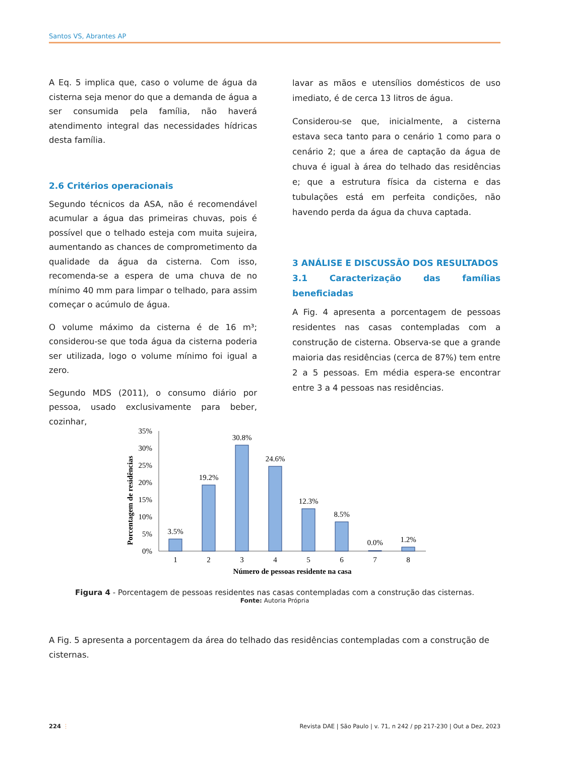Santos VS, Abrantes AP
A Eq. 5 implica que, caso o volume de água da cisterna seja menor do que a demanda de água a ser consumida pela família, não haverá atendimento integral das necessidades hídricas desta família.
2.6 Critérios operacionais
Segundo técnicos da ASA, não é recomendável acumular a água das primeiras chuvas, pois é possível que o telhado esteja com muita sujeira, aumentando as chances de comprometimento da qualidade da água da cisterna. Com isso, recomenda-se a espera de uma chuva de no mínimo 40 mm para limpar o telhado, para assim começar o acúmulo de água.
O volume máximo da cisterna é de 16 m³; considerou-se que toda água da cisterna poderia ser utilizada, logo o volume mínimo foi igual a zero.
Segundo MDS (2011), o consumo diário por pessoa, usado exclusivamente para beber, cozinhar,
lavar as mãos e utensílios domésticos de uso imediato, é de cerca 13 litros de água.
Considerou-se que, inicialmente, a cisterna estava seca tanto para o cenário 1 como para o cenário 2; que a área de captação da água de chuva é igual à área do telhado das residências e; que a estrutura física da cisterna e das tubulações está em perfeita condições, não havendo perda da água da chuva captada.
3 ANÁLISE E DISCUSSÃO DOS RESULTADOS
3.1 Caracterização das famílias beneficiadas
A Fig. 4 apresenta a porcentagem de pessoas residentes nas casas contempladas com a construção de cisterna. Observa-se que a grande maioria das residências (cerca de 87%) tem entre 2 a 5 pessoas. Em média espera-se encontrar entre 3 a 4 pessoas nas residências.
Porcentagem de residências
35%
30%
25%
20%
15%
10%
5%
0%
3.5%
19.2%
30.8%
24.6%
12.3%
8.5%
0.0%
1.2%
1
2
3
4
5
6
7
8
Número de pessoas residente na casa
Figura 4 - Porcentagem de pessoas residentes nas casas contempladas com a construção das cisternas.
Fonte: Autoria Própria
A Fig. 5 apresenta a porcentagem da área do telhado das residências contempladas com a construção de cisternas.
224 ⋮ Revista DAE | São Paulo | v. 71, n 242 / pp 217-230 | Out a Dez, 2023